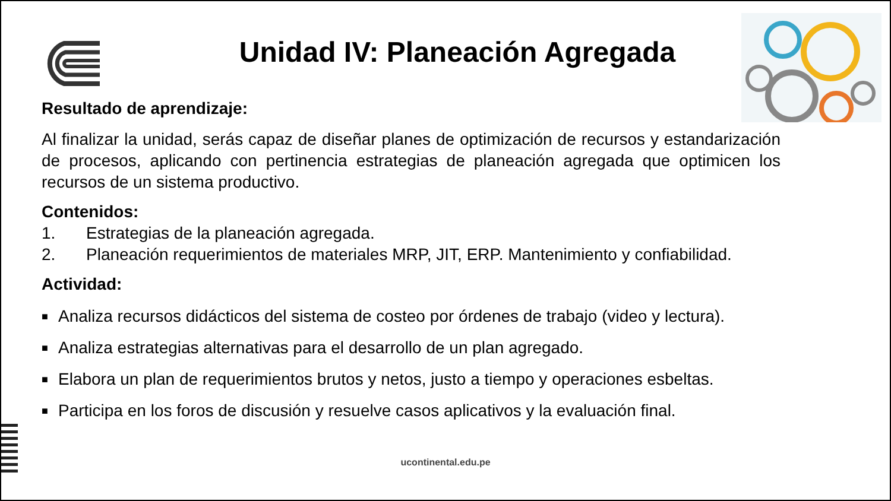Unidad IV: Planeación Agregada
Resultado de aprendizaje:
Al finalizar la unidad, serás capaz de diseñar planes de optimización de recursos y estandarización de procesos, aplicando con pertinencia estrategias de planeación agregada que optimicen los recursos de un sistema productivo.
Contenidos:
1. Estrategias de la planeación agregada.
2. Planeación requerimientos de materiales MRP, JIT, ERP. Mantenimiento y confiabilidad.
Actividad:
■ Analiza recursos didácticos del sistema de costeo por órdenes de trabajo (video y lectura).
■ Analiza estrategias alternativas para el desarrollo de un plan agregado.
■ Elabora un plan de requerimientos brutos y netos, justo a tiempo y operaciones esbeltas.
■ Participa en los foros de discusión y resuelve casos aplicativos y la evaluación final.
ucontinental.edu.pe